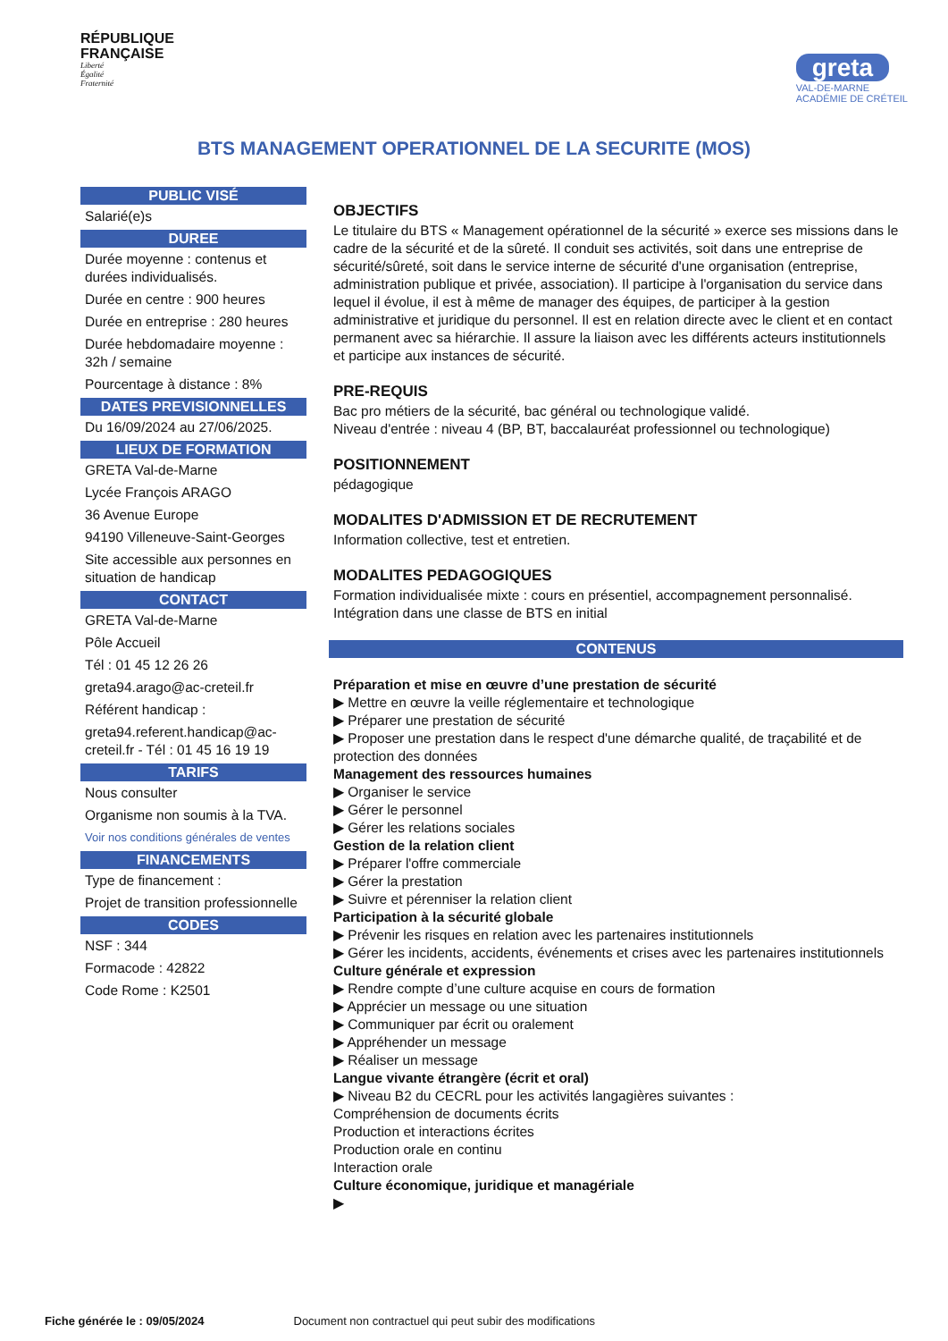RÉPUBLIQUE
FRANÇAISE
Liberté
Égalité
Fraternité
greta
VAL-DE-MARNE
ACADÉMIE DE CRÉTEIL
BTS MANAGEMENT OPERATIONNEL DE LA SECURITE (MOS)
PUBLIC VISÉ
Salarié(e)s
DUREE
Durée moyenne : contenus et durées individualisés.
Durée en centre : 900 heures
Durée en entreprise : 280 heures
Durée hebdomadaire moyenne : 32h / semaine
Pourcentage à distance : 8%
DATES PREVISIONNELLES
Du 16/09/2024 au 27/06/2025.
LIEUX DE FORMATION
GRETA Val-de-Marne
Lycée François ARAGO
36 Avenue Europe
94190 Villeneuve-Saint-Georges
Site accessible aux personnes en situation de handicap
CONTACT
GRETA Val-de-Marne
Pôle Accueil
Tél : 01 45 12 26 26
greta94.arago@ac-creteil.fr
Référent handicap :
greta94.referent.handicap@ac-creteil.fr - Tél : 01 45 16 19 19
TARIFS
Nous consulter
Organisme non soumis à la TVA.
Voir nos conditions générales de ventes
FINANCEMENTS
Type de financement :
Projet de transition professionnelle
CODES
NSF : 344
Formacode : 42822
Code Rome : K2501
OBJECTIFS
Le titulaire du BTS « Management opérationnel de la sécurité » exerce ses missions dans le cadre de la sécurité et de la sûreté. Il conduit ses activités, soit dans une entreprise de sécurité/sûreté, soit dans le service interne de sécurité d'une organisation (entreprise, administration publique et privée, association). Il participe à l'organisation du service dans lequel il évolue, il est à même de manager des équipes, de participer à la gestion administrative et juridique du personnel. Il est en relation directe avec le client et en contact permanent avec sa hiérarchie. Il assure la liaison avec les différents acteurs institutionnels et participe aux instances de sécurité.
PRE-REQUIS
Bac pro métiers de la sécurité, bac général ou technologique validé.
Niveau d'entrée : niveau 4 (BP, BT, baccalauréat professionnel ou technologique)
POSITIONNEMENT
pédagogique
MODALITES D'ADMISSION ET DE RECRUTEMENT
Information collective, test et entretien.
MODALITES PEDAGOGIQUES
Formation individualisée mixte : cours en présentiel, accompagnement personnalisé.
Intégration dans une classe de BTS en initial
CONTENUS
Préparation et mise en œuvre d’une prestation de sécurité
▶ Mettre en œuvre la veille réglementaire et technologique
▶ Préparer une prestation de sécurité
▶ Proposer une prestation dans le respect d'une démarche qualité, de traçabilité et de protection des données
Management des ressources humaines
▶ Organiser le service
▶ Gérer le personnel
▶ Gérer les relations sociales
Gestion de la relation client
▶ Préparer l'offre commerciale
▶ Gérer la prestation
▶ Suivre et pérenniser la relation client
Participation à la sécurité globale
▶ Prévenir les risques en relation avec les partenaires institutionnels
▶ Gérer les incidents, accidents, événements et crises avec les partenaires institutionnels
Culture générale et expression
▶ Rendre compte d’une culture acquise en cours de formation
▶ Apprécier un message ou une situation
▶ Communiquer par écrit ou oralement
▶ Appréhender un message
▶ Réaliser un message
Langue vivante étrangère (écrit et oral)
▶ Niveau B2 du CECRL pour les activités langagières suivantes :
Compréhension de documents écrits
Production et interactions écrites
Production orale en continu
Interaction orale
Culture économique, juridique et managériale
▶
Fiche générée le : 09/05/2024 Document non contractuel qui peut subir des modifications